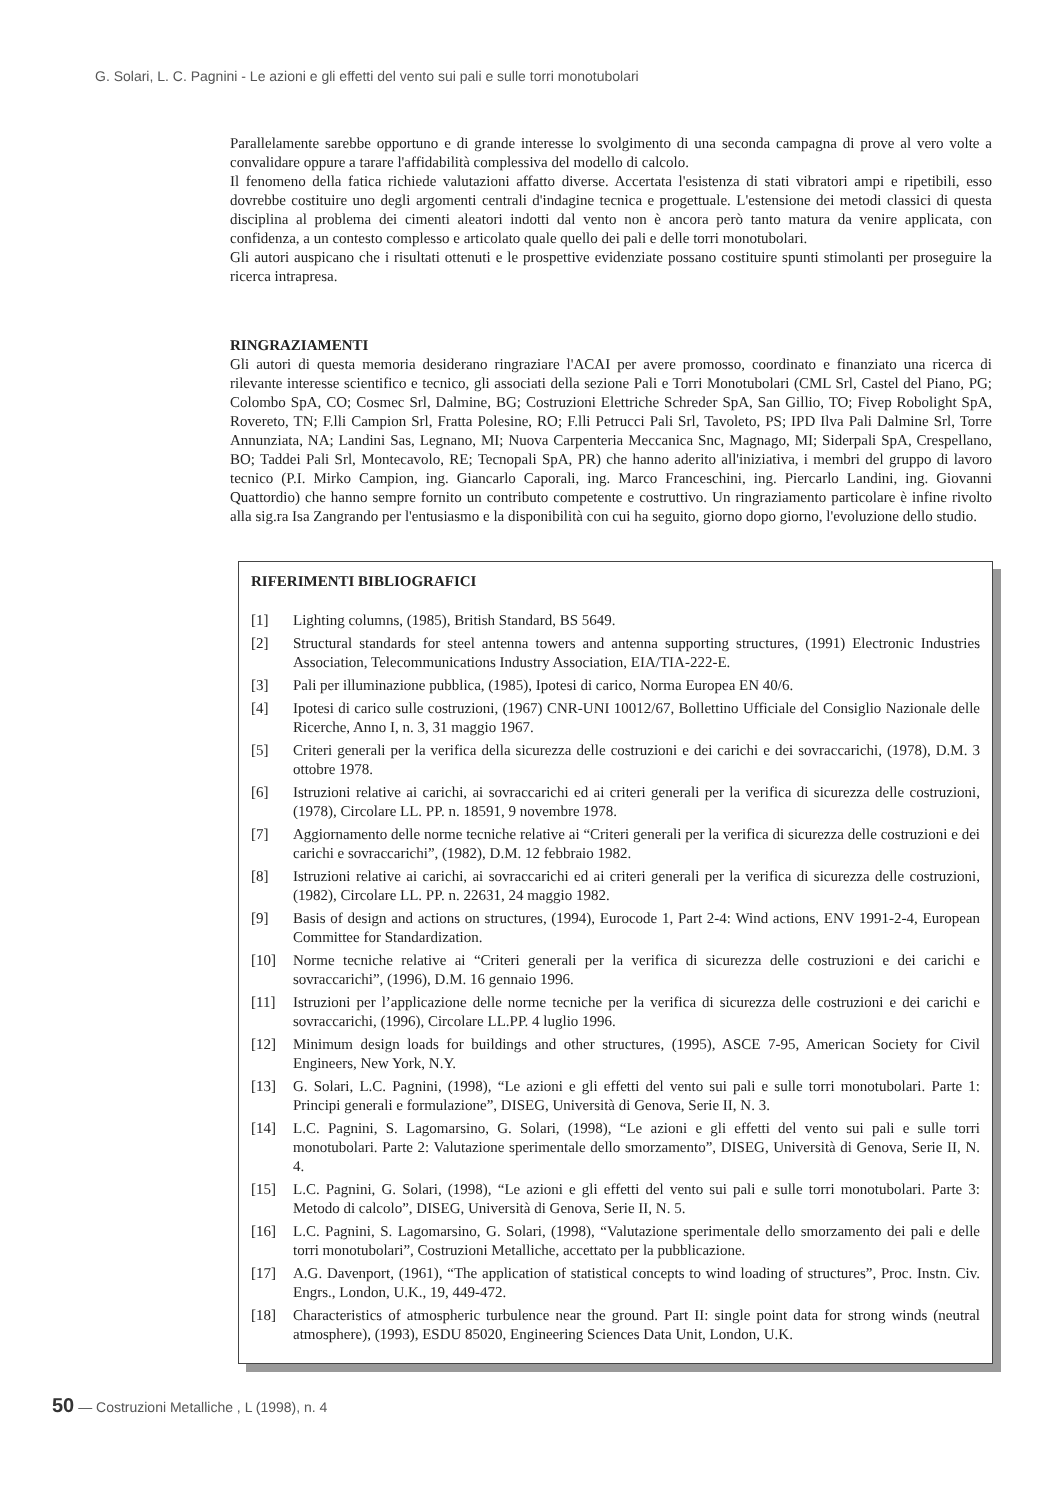G. Solari, L. C. Pagnini - Le azioni e gli effetti del vento sui pali e sulle torri monotubolari
Parallelamente sarebbe opportuno e di grande interesse lo svolgimento di una seconda campagna di prove al vero volte a convalidare oppure a tarare l'affidabilità complessiva del modello di calcolo.
Il fenomeno della fatica richiede valutazioni affatto diverse. Accertata l'esistenza di stati vibratori ampi e ripetibili, esso dovrebbe costituire uno degli argomenti centrali d'indagine tecnica e progettuale. L'estensione dei metodi classici di questa disciplina al problema dei cimenti aleatori indotti dal vento non è ancora però tanto matura da venire applicata, con confidenza, a un contesto complesso e articolato quale quello dei pali e delle torri monotubolari.
Gli autori auspicano che i risultati ottenuti e le prospettive evidenziate possano costituire spunti stimolanti per proseguire la ricerca intrapresa.
RINGRAZIAMENTI
Gli autori di questa memoria desiderano ringraziare l'ACAI per avere promosso, coordinato e finanziato una ricerca di rilevante interesse scientifico e tecnico, gli associati della sezione Pali e Torri Monotubolari (CML Srl, Castel del Piano, PG; Colombo SpA, CO; Cosmec Srl, Dalmine, BG; Costruzioni Elettriche Schreder SpA, San Gillio, TO; Fivep Robolight SpA, Rovereto, TN; F.lli Campion Srl, Fratta Polesine, RO; F.lli Petrucci Pali Srl, Tavoleto, PS; IPD Ilva Pali Dalmine Srl, Torre Annunziata, NA; Landini Sas, Legnano, MI; Nuova Carpenteria Meccanica Snc, Magnago, MI; Siderpali SpA, Crespellano, BO; Taddei Pali Srl, Montecavolo, RE; Tecnopali SpA, PR) che hanno aderito all'iniziativa, i membri del gruppo di lavoro tecnico (P.I. Mirko Campion, ing. Giancarlo Caporali, ing. Marco Franceschini, ing. Piercarlo Landini, ing. Giovanni Quattordio) che hanno sempre fornito un contributo competente e costruttivo. Un ringraziamento particolare è infine rivolto alla sig.ra Isa Zangrando per l'entusiasmo e la disponibilità con cui ha seguito, giorno dopo giorno, l'evoluzione dello studio.
RIFERIMENTI BIBLIOGRAFICI
[1] Lighting columns, (1985), British Standard, BS 5649.
[2] Structural standards for steel antenna towers and antenna supporting structures, (1991) Electronic Industries Association, Telecommunications Industry Association, EIA/TIA-222-E.
[3] Pali per illuminazione pubblica, (1985), Ipotesi di carico, Norma Europea EN 40/6.
[4] Ipotesi di carico sulle costruzioni, (1967) CNR-UNI 10012/67, Bollettino Ufficiale del Consiglio Nazionale delle Ricerche, Anno I, n. 3, 31 maggio 1967.
[5] Criteri generali per la verifica della sicurezza delle costruzioni e dei carichi e dei sovraccarichi, (1978), D.M. 3 ottobre 1978.
[6] Istruzioni relative ai carichi, ai sovraccarichi ed ai criteri generali per la verifica di sicurezza delle costruzioni, (1978), Circolare LL. PP. n. 18591, 9 novembre 1978.
[7] Aggiornamento delle norme tecniche relative ai “Criteri generali per la verifica di sicurezza delle costruzioni e dei carichi e sovraccarichi”, (1982), D.M. 12 febbraio 1982.
[8] Istruzioni relative ai carichi, ai sovraccarichi ed ai criteri generali per la verifica di sicurezza delle costruzioni, (1982), Circolare LL. PP. n. 22631, 24 maggio 1982.
[9] Basis of design and actions on structures, (1994), Eurocode 1, Part 2-4: Wind actions, ENV 1991-2-4, European Committee for Standardization.
[10] Norme tecniche relative ai “Criteri generali per la verifica di sicurezza delle costruzioni e dei carichi e sovraccarichi”, (1996), D.M. 16 gennaio 1996.
[11] Istruzioni per l’applicazione delle norme tecniche per la verifica di sicurezza delle costruzioni e dei carichi e sovraccarichi, (1996), Circolare LL.PP. 4 luglio 1996.
[12] Minimum design loads for buildings and other structures, (1995), ASCE 7-95, American Society for Civil Engineers, New York, N.Y.
[13] G. Solari, L.C. Pagnini, (1998), “Le azioni e gli effetti del vento sui pali e sulle torri monotubolari. Parte 1: Principi generali e formulazione”, DISEG, Università di Genova, Serie II, N. 3.
[14] L.C. Pagnini, S. Lagomarsino, G. Solari, (1998), “Le azioni e gli effetti del vento sui pali e sulle torri monotubolari. Parte 2: Valutazione sperimentale dello smorzamento”, DISEG, Università di Genova, Serie II, N. 4.
[15] L.C. Pagnini, G. Solari, (1998), “Le azioni e gli effetti del vento sui pali e sulle torri monotubolari. Parte 3: Metodo di calcolo”, DISEG, Università di Genova, Serie II, N. 5.
[16] L.C. Pagnini, S. Lagomarsino, G. Solari, (1998), “Valutazione sperimentale dello smorzamento dei pali e delle torri monotubolari”, Costruzioni Metalliche, accettato per la pubblicazione.
[17] A.G. Davenport, (1961), “The application of statistical concepts to wind loading of structures”, Proc. Instn. Civ. Engrs., London, U.K., 19, 449-472.
[18] Characteristics of atmospheric turbulence near the ground. Part II: single point data for strong winds (neutral atmosphere), (1993), ESDU 85020, Engineering Sciences Data Unit, London, U.K.
50 — Costruzioni Metalliche , L (1998), n. 4